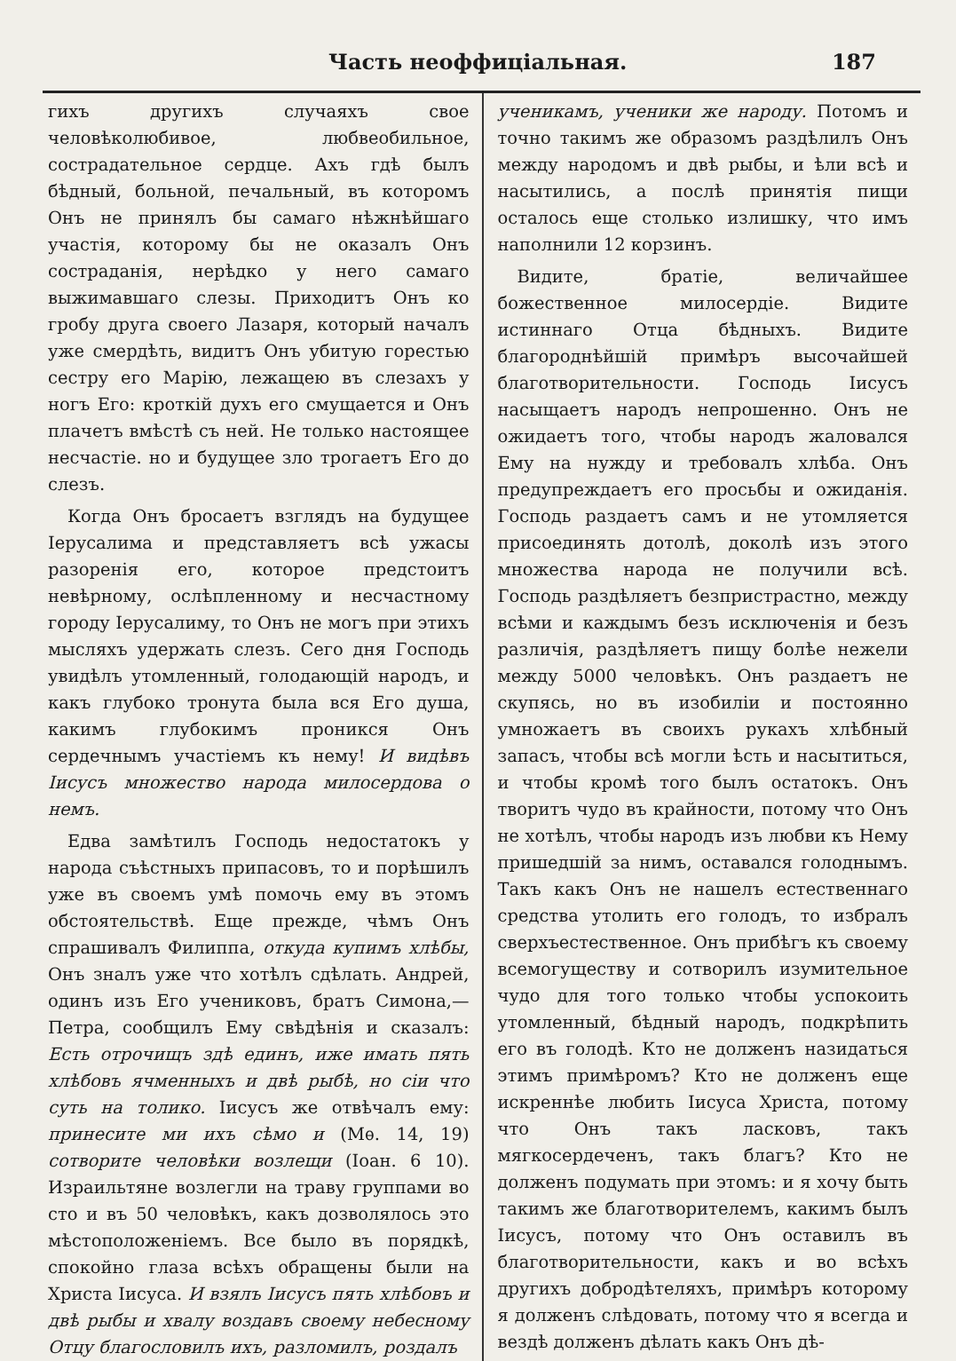Часть неоффиціальная. 187
гихъ другихъ случаяхъ свое человѣколюбивое, любвеобильное, сострадательное сердце. Ахъ гдѣ былъ бѣдный, больной, печальный, въ которомъ Онъ не принялъ бы самаго нѣжнѣйшаго участія, которому бы не оказалъ Онъ состраданія, нерѣдко у него самаго выжимавшаго слезы. Приходитъ Онъ ко гробу друга своего Лазаря, который началъ уже смердѣть, видитъ Онъ убитую горестью сестру его Марію, лежащею въ слезахъ у ногъ Его: кроткій духъ его смущается и Онъ плачетъ вмѣстѣ съ ней. Не только настоящее несчастіе. но и будущее зло трогаетъ Его до слезъ.
Когда Онъ бросаетъ взглядъ на будущее Іерусалима и представляетъ всѣ ужасы разоренія его, которое предстоитъ невѣрному, ослѣпленному и несчастному городу Іерусалиму, то Онъ не могъ при этихъ мысляхъ удержать слезъ. Сего дня Господь увидѣлъ утомленный, голодающій народъ, и какъ глубоко тронута была вся Его душа, какимъ глубокимъ проникся Онъ сердечнымъ участіемъ къ нему! И видѣвъ Іисусъ множество народа милосердова о немъ.
Едва замѣтилъ Господь недостатокъ у народа съѣстныхъ припасовъ, то и порѣшилъ уже въ своемъ умѣ помочь ему въ этомъ обстоятельствѣ. Еще прежде, чѣмъ Онъ спрашивалъ Филиппа, откуда купимъ хлѣбы, Онъ зналъ уже что хотѣлъ сдѣлать. Андрей, одинъ изъ Его учениковъ, братъ Симона,—Петра, сообщилъ Ему свѣдѣнія и сказалъ: Есть отрочищъ здѣ единъ, иже имать пять хлѣбовъ ячменныхъ и двѣ рыбѣ, но сіи что суть на толико. Іисусъ же отвѣчалъ ему: принесите ми ихъ сѣмо и (Мѳ. 14, 19) сотворите человѣки возлещи (Іоан. 6 10). Израильтяне возлегли на траву группами во сто и въ 50 человѣкъ, какъ дозволялось это мѣстоположеніемъ. Все было въ порядкѣ, спокойно глаза всѣхъ обращены были на Христа Іисуса. И взялъ Іисусъ пять хлѣбовъ и двѣ рыбы и хвалу воздавъ своему небесному Отцу благословилъ ихъ, разломилъ, роздалъ
ученикамъ, ученики же народу. Потомъ и точно такимъ же образомъ раздѣлилъ Онъ между народомъ и двѣ рыбы, и ѣли всѣ и насытились, а послѣ принятія пищи осталось еще столько излишку, что имъ наполнили 12 корзинъ.
Видите, братіе, величайшее божественное милосердіе. Видите истиннаго Отца бѣдныхъ. Видите благороднѣйшій примѣръ высочайшей благотворительности. Господь Іисусъ насыщаетъ народъ непрошенно. Онъ не ожидаетъ того, чтобы народъ жаловался Ему на нужду и требовалъ хлѣба. Онъ предупреждаетъ его просьбы и ожиданія. Господь раздаетъ самъ и не утомляется присоединять дотолѣ, доколѣ изъ этого множества народа не получили всѣ. Господь раздѣляетъ безпристрастно, между всѣми и каждымъ безъ исключенія и безъ различія, раздѣляетъ пищу болѣе нежели между 5000 человѣкъ. Онъ раздаетъ не скупясь, но въ изобиліи и постоянно умножаетъ въ своихъ рукахъ хлѣбный запасъ, чтобы всѣ могли ѣсть и насытиться, и чтобы кромѣ того былъ остатокъ. Онъ творитъ чудо въ крайности, потому что Онъ не хотѣлъ, чтобы народъ изъ любви къ Нему пришедшій за нимъ, оставался голоднымъ. Такъ какъ Онъ не нашелъ естественнаго средства утолить его голодъ, то избралъ сверхъестественное. Онъ прибѣгъ къ своему всемогуществу и сотворилъ изумительное чудо для того только чтобы успокоить утомленный, бѣдный народъ, подкрѣпить его въ голодѣ. Кто не долженъ назидаться этимъ примѣромъ? Кто не долженъ еще искреннѣе любить Іисуса Христа, потому что Онъ такъ ласковъ, такъ мягкосердеченъ, такъ благъ? Кто не долженъ подумать при этомъ: и я хочу быть такимъ же благотворителемъ, какимъ былъ Іисусъ, потому что Онъ оставилъ въ благотворительности, какъ и во всѣхъ другихъ добродѣтеляхъ, примѣръ которому я долженъ слѣдовать, потому что я всегда и вездѣ долженъ дѣлать какъ Онъ дѣ-